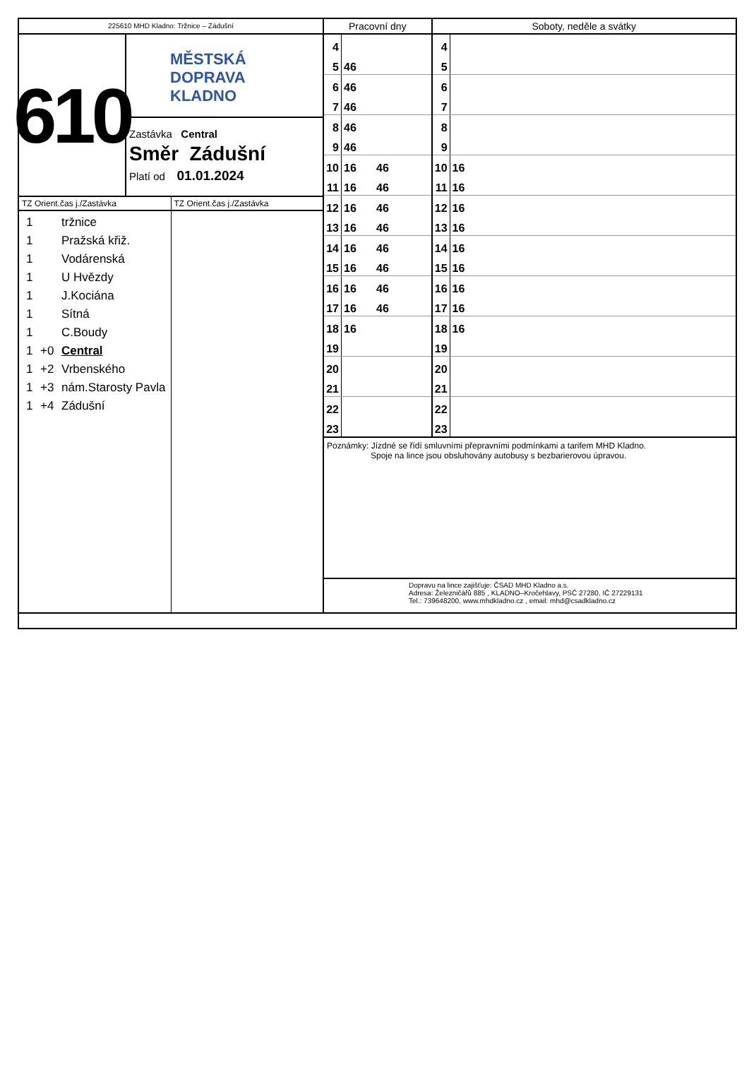225610 MHD Kladno: Tržnice – Zádušní
610
MĚSTSKÁ
DOPRAVA
KLADNO
Zastávka Central
Směr Zádušní
Platí od 01.01.2024
TZ Orient.čas j./Zastávka
1 tržnice
1 Pražská křiž.
1 Vodárenská
1 U Hvězdy
1 J.Kociána
1 Sítná
1 C.Boudy
1 +0 Central
1 +2 Vrbenského
1 +3 nám.Starosty Pavla
1 +4 Zádušní
TZ Orient.čas j./Zastávka
| Pracovní dny | | | Soboty, neděle a svátky | |
| --- | --- | --- | --- | --- |
| 4 | | | 4 | |
| 5 | 46 | | 5 | |
| 6 | 46 | | 6 | |
| 7 | 46 | | 7 | |
| 8 | 46 | | 8 | |
| 9 | 46 | | 9 | |
| 10 | 16 | 46 | 10 | 16 |
| 11 | 16 | 46 | 11 | 16 |
| 12 | 16 | 46 | 12 | 16 |
| 13 | 16 | 46 | 13 | 16 |
| 14 | 16 | 46 | 14 | 16 |
| 15 | 16 | 46 | 15 | 16 |
| 16 | 16 | 46 | 16 | 16 |
| 17 | 16 | 46 | 17 | 16 |
| 18 | 16 | | 18 | 16 |
| 19 | | | 19 | |
| 20 | | | 20 | |
| 21 | | | 21 | |
| 22 | | | 22 | |
| 23 | | | 23 | |
Poznámky: Jízdné se řídí smluvními přepravními podmínkami a tarifem MHD Kladno.
Spoje na lince jsou obsluhovány autobusy s bezbarierovou úpravou.
Dopravu na lince zajišťuje: ČSAD MHD Kladno a.s.
Adresa: Železničářů 885 , KLADNO–Kročehlavy, PSČ 27280, IČ 27229131
Tel.: 739648200, www.mhdkladno.cz , email: mhd@csadkladno.cz